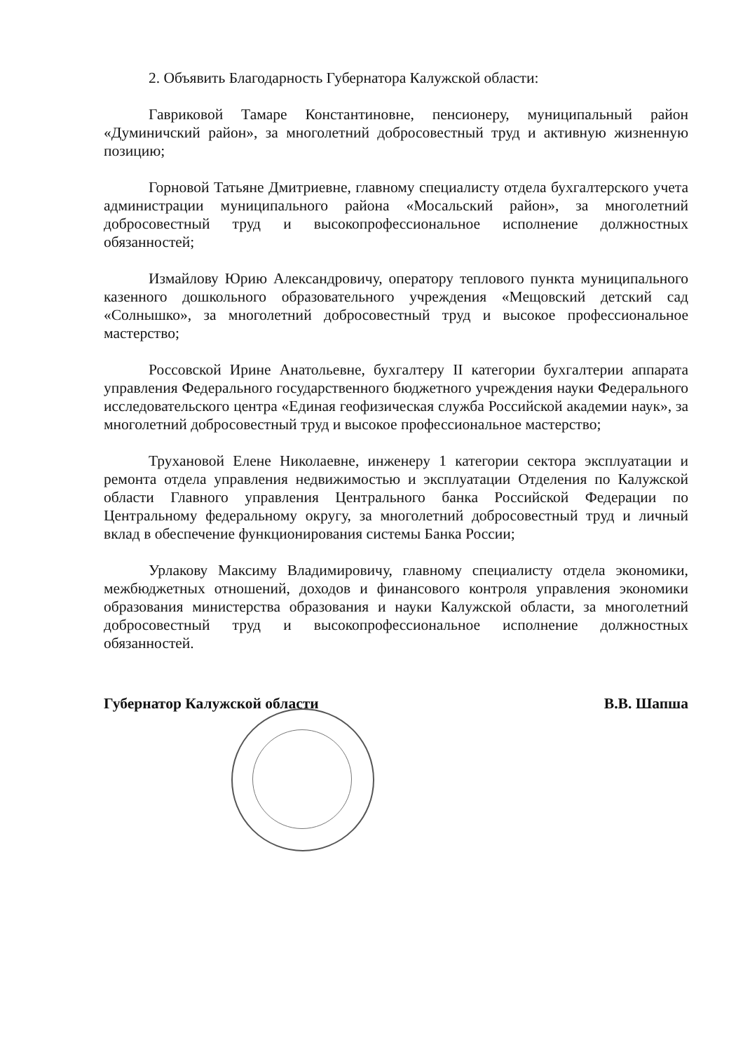2. Объявить Благодарность Губернатора Калужской области:
Гавриковой Тамаре Константиновне, пенсионеру, муниципальный район «Думиничский район», за многолетний добросовестный труд и активную жизненную позицию;
Горновой Татьяне Дмитриевне, главному специалисту отдела бухгалтерского учета администрации муниципального района «Мосальский район», за многолетний добросовестный труд и высокопрофессиональное исполнение должностных обязанностей;
Измайлову Юрию Александровичу, оператору теплового пункта муниципального казенного дошкольного образовательного учреждения «Мещовский детский сад «Солнышко», за многолетний добросовестный труд и высокое профессиональное мастерство;
Россовской Ирине Анатольевне, бухгалтеру II категории бухгалтерии аппарата управления Федерального государственного бюджетного учреждения науки Федерального исследовательского центра «Единая геофизическая служба Российской академии наук», за многолетний добросовестный труд и высокое профессиональное мастерство;
Трухановой Елене Николаевне, инженеру 1 категории сектора эксплуатации и ремонта отдела управления недвижимостью и эксплуатации Отделения по Калужской области Главного управления Центрального банка Российской Федерации по Центральному федеральному округу, за многолетний добросовестный труд и личный вклад в обеспечение функционирования системы Банка России;
Урлакову Максиму Владимировичу, главному специалисту отдела экономики, межбюджетных отношений, доходов и финансового контроля управления экономики образования министерства образования и науки Калужской области, за многолетний добросовестный труд и высокопрофессиональное исполнение должностных обязанностей.
Губернатор Калужской области В.В. Шапша